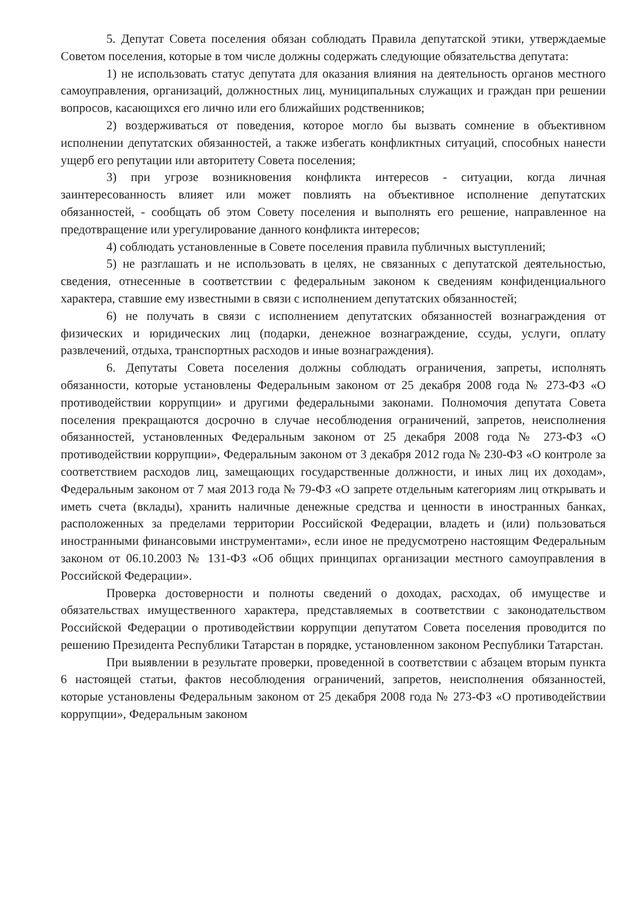5. Депутат Совета поселения обязан соблюдать Правила депутатской этики, утверждаемые Советом поселения, которые в том числе должны содержать следующие обязательства депутата:
1) не использовать статус депутата для оказания влияния на деятельность органов местного самоуправления, организаций, должностных лиц, муниципальных служащих и граждан при решении вопросов, касающихся его лично или его ближайших родственников;
2) воздерживаться от поведения, которое могло бы вызвать сомнение в объективном исполнении депутатских обязанностей, а также избегать конфликтных ситуаций, способных нанести ущерб его репутации или авторитету Совета поселения;
3) при угрозе возникновения конфликта интересов - ситуации, когда личная заинтересованность влияет или может повлиять на объективное исполнение депутатских обязанностей, - сообщать об этом Совету поселения и выполнять его решение, направленное на предотвращение или урегулирование данного конфликта интересов;
4) соблюдать установленные в Совете поселения правила публичных выступлений;
5) не разглашать и не использовать в целях, не связанных с депутатской деятельностью, сведения, отнесенные в соответствии с федеральным законом к сведениям конфиденциального характера, ставшие ему известными в связи с исполнением депутатских обязанностей;
6) не получать в связи с исполнением депутатских обязанностей вознаграждения от физических и юридических лиц (подарки, денежное вознаграждение, ссуды, услуги, оплату развлечений, отдыха, транспортных расходов и иные вознаграждения).
6. Депутаты Совета поселения должны соблюдать ограничения, запреты, исполнять обязанности, которые установлены Федеральным законом от 25 декабря 2008 года № 273-ФЗ «О противодействии коррупции» и другими федеральными законами. Полномочия депутата Совета поселения прекращаются досрочно в случае несоблюдения ограничений, запретов, неисполнения обязанностей, установленных Федеральным законом от 25 декабря 2008 года № 273-ФЗ «О противодействии коррупции», Федеральным законом от 3 декабря 2012 года № 230-ФЗ «О контроле за соответствием расходов лиц, замещающих государственные должности, и иных лиц их доходам», Федеральным законом от 7 мая 2013 года № 79-ФЗ «О запрете отдельным категориям лиц открывать и иметь счета (вклады), хранить наличные денежные средства и ценности в иностранных банках, расположенных за пределами территории Российской Федерации, владеть и (или) пользоваться иностранными финансовыми инструментами», если иное не предусмотрено настоящим Федеральным законом от 06.10.2003 № 131-ФЗ «Об общих принципах организации местного самоуправления в Российской Федерации».
Проверка достоверности и полноты сведений о доходах, расходах, об имуществе и обязательствах имущественного характера, представляемых в соответствии с законодательством Российской Федерации о противодействии коррупции депутатом Совета поселения проводится по решению Президента Республики Татарстан в порядке, установленном законом Республики Татарстан.
При выявлении в результате проверки, проведенной в соответствии с абзацем вторым пункта 6 настоящей статьи, фактов несоблюдения ограничений, запретов, неисполнения обязанностей, которые установлены Федеральным законом от 25 декабря 2008 года № 273-ФЗ «О противодействии коррупции», Федеральным законом